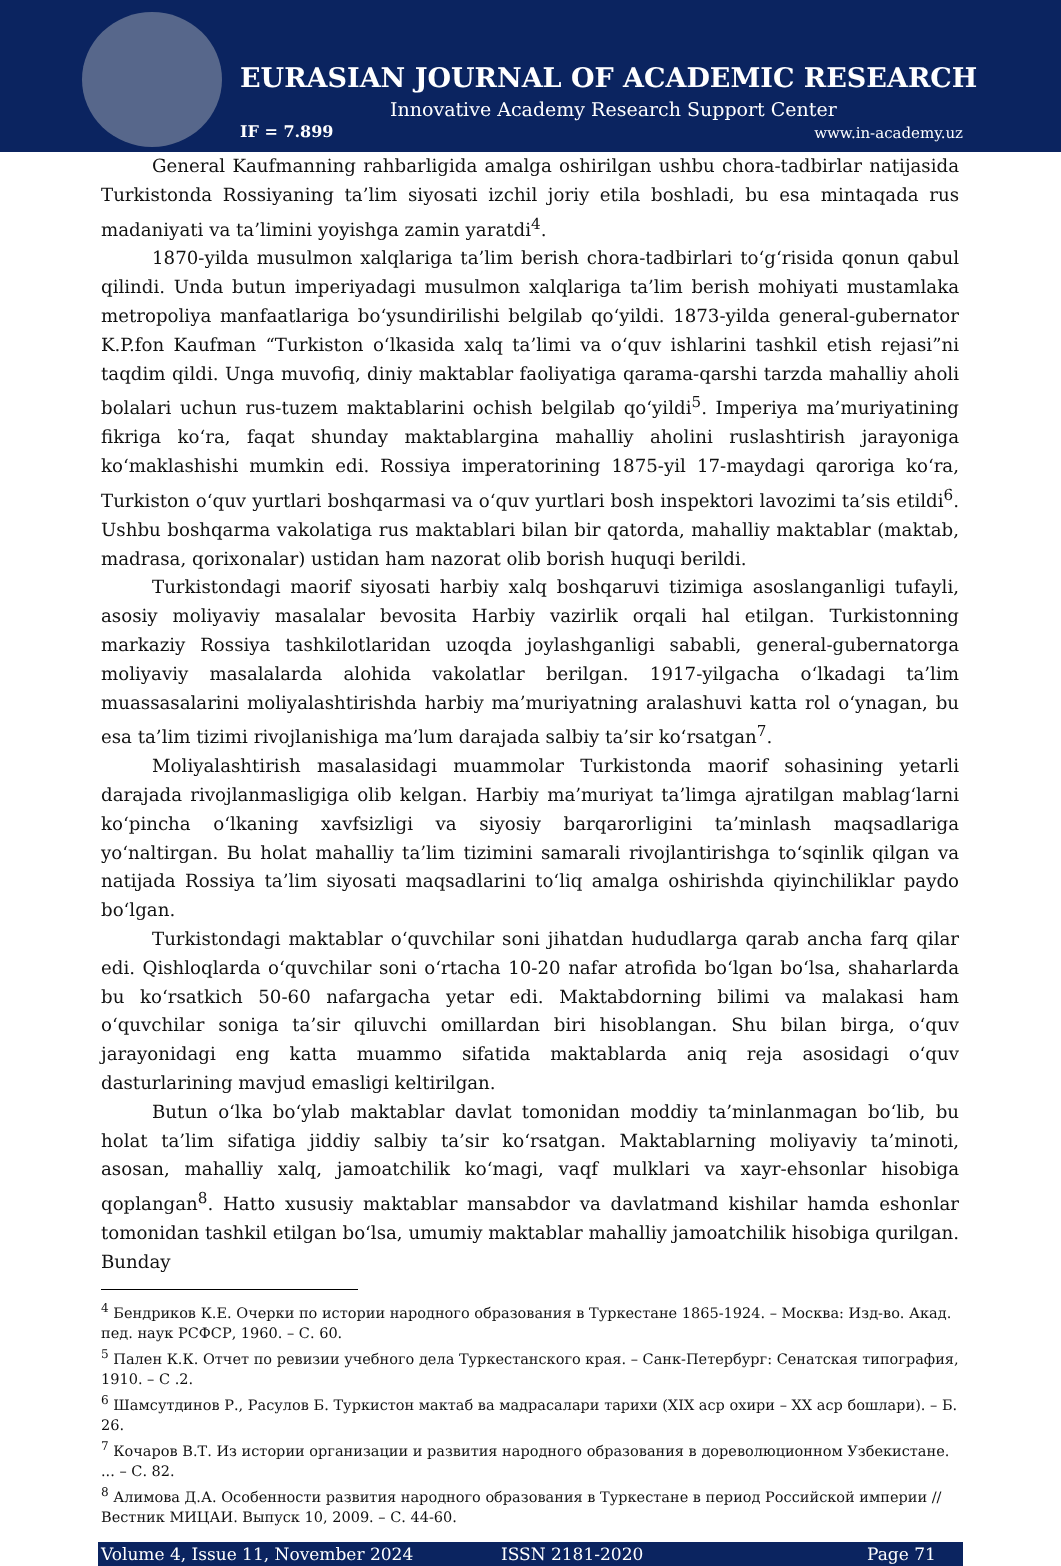EURASIAN JOURNAL OF ACADEMIC RESEARCH
Innovative Academy Research Support Center
IF = 7.899 www.in-academy.uz
General Kaufmanning rahbarligida amalga oshirilgan ushbu chora-tadbirlar natijasida Turkistonda Rossiyaning ta’lim siyosati izchil joriy etila boshladi, bu esa mintaqada rus madaniyati va ta’limini yoyishga zamin yaratdi<sup>4</sup>.
1870-yilda musulmon xalqlariga ta’lim berish chora-tadbirlari to‘g‘risida qonun qabul qilindi. Unda butun imperiyadagi musulmon xalqlariga ta’lim berish mohiyati mustamlaka metropoliya manfaatlariga bo‘ysundirilishi belgilab qo‘yildi. 1873-yilda general-gubernator K.P.fon Kaufman “Turkiston o‘lkasida xalq ta’limi va o‘quv ishlarini tashkil etish rejasi”ni taqdim qildi. Unga muvofiq, diniy maktablar faoliyatiga qarama-qarshi tarzda mahalliy aholi bolalari uchun rus-tuzem maktablarini ochish belgilab qo‘yildi<sup>5</sup>. Imperiya ma’muriyatining fikriga ko‘ra, faqat shunday maktablargina mahalliy aholini ruslashtirish jarayoniga ko‘maklashishi mumkin edi. Rossiya imperatorining 1875-yil 17-maydagi qaroriga ko‘ra, Turkiston o‘quv yurtlari boshqarmasi va o‘quv yurtlari bosh inspektori lavozimi ta’sis etildi<sup>6</sup>. Ushbu boshqarma vakolatiga rus maktablari bilan bir qatorda, mahalliy maktablar (maktab, madrasa, qorixonalar) ustidan ham nazorat olib borish huquqi berildi.
Turkistondagi maorif siyosati harbiy xalq boshqaruvi tizimiga asoslanganligi tufayli, asosiy moliyaviy masalalar bevosita Harbiy vazirlik orqali hal etilgan. Turkistonning markaziy Rossiya tashkilotlaridan uzoqda joylashganligi sababli, general-gubernatorga moliyaviy masalalarda alohida vakolatlar berilgan. 1917-yilgacha o‘lkadagi ta’lim muassasalarini moliyalashtirishda harbiy ma’muriyatning aralashuvi katta rol o‘ynagan, bu esa ta’lim tizimi rivojlanishiga ma’lum darajada salbiy ta’sir ko‘rsatgan<sup>7</sup>.
Moliyalashtirish masalasidagi muammolar Turkistonda maorif sohasining yetarli darajada rivojlanmasligiga olib kelgan. Harbiy ma’muriyat ta’limga ajratilgan mablag‘larni ko‘pincha o‘lkaning xavfsizligi va siyosiy barqarorligini ta’minlash maqsadlariga yo‘naltirgan. Bu holat mahalliy ta’lim tizimini samarali rivojlantirishga to‘sqinlik qilgan va natijada Rossiya ta’lim siyosati maqsadlarini to‘liq amalga oshirishda qiyinchiliklar paydo bo‘lgan.
Turkistondagi maktablar o‘quvchilar soni jihatdan hududlarga qarab ancha farq qilar edi. Qishloqlarda o‘quvchilar soni o‘rtacha 10-20 nafar atrofida bo‘lgan bo‘lsa, shaharlarda bu ko‘rsatkich 50-60 nafargacha yetar edi. Maktabdorning bilimi va malakasi ham o‘quvchilar soniga ta’sir qiluvchi omillardan biri hisoblangan. Shu bilan birga, o‘quv jarayonidagi eng katta muammo sifatida maktablarda aniq reja asosidagi o‘quv dasturlarining mavjud emasligi keltirilgan.
Butun o‘lka bo‘ylab maktablar davlat tomonidan moddiy ta’minlanmagan bo‘lib, bu holat ta’lim sifatiga jiddiy salbiy ta’sir ko‘rsatgan. Maktablarning moliyaviy ta’minoti, asosan, mahalliy xalq, jamoatchilik ko‘magi, vaqf mulklari va xayr-ehsonlar hisobiga qoplangan<sup>8</sup>. Hatto xususiy maktablar mansabdor va davlatmand kishilar hamda eshonlar tomonidan tashkil etilgan bo‘lsa, umumiy maktablar mahalliy jamoatchilik hisobiga qurilgan. Bunday
<sup>4</sup> Бендриков К.Е. Очерки по истории народного образования в Туркестане 1865-1924. – Москва: Изд-во. Акад. пед. наук РСФСР, 1960. – С. 60.
<sup>5</sup> Пален К.К. Отчет по ревизии учебного дела Туркестанского края. – Санк-Петербург: Сенатская типография, 1910. – С .2.
<sup>6</sup> Шамсутдинов Р., Расулов Б. Туркистон мактаб ва мадрасалари тарихи (XIX аср охири – XX аср бошлари). – Б. 26.
<sup>7</sup> Кочаров В.Т. Из истории организации и развития народного образования в дореволюционном Узбекистане. ... – С. 82.
<sup>8</sup> Алимова Д.А. Особенности развития народного образования в Туркестане в период Российской империи // Вестник МИЦАИ. Выпуск 10, 2009. – С. 44-60.
Volume 4, Issue 11, November 2024 ISSN 2181-2020 Page 71